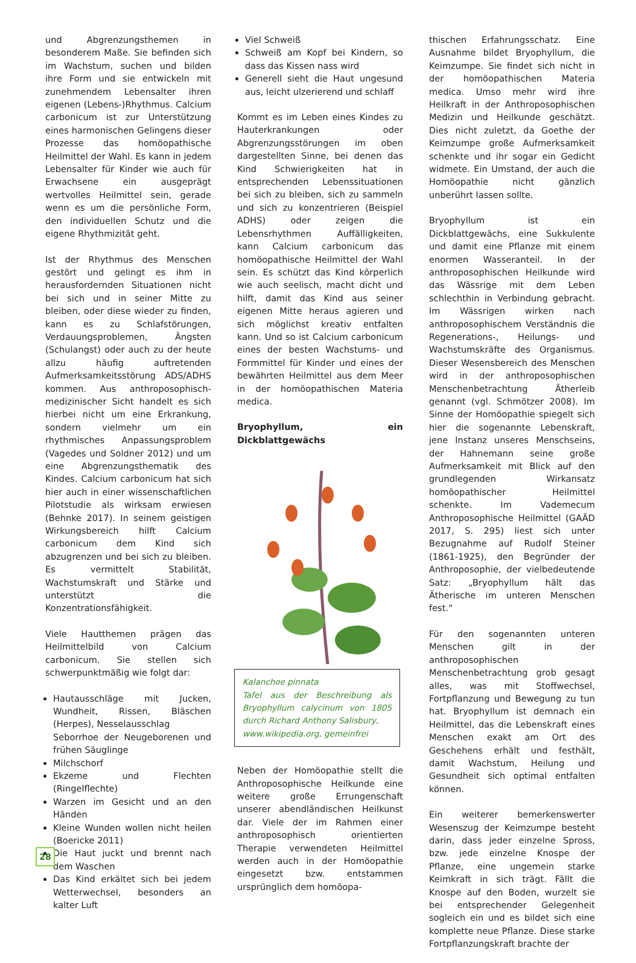und Abgrenzungsthemen in besonderem Maße. Sie befinden sich im Wachstum, suchen und bilden ihre Form und sie entwickeln mit zunehmendem Lebensalter ihren eigenen (Lebens-)Rhythmus. Calcium carbonicum ist zur Unterstützung eines harmonischen Gelingens dieser Prozesse das homöopathische Heilmittel der Wahl. Es kann in jedem Lebensalter für Kinder wie auch für Erwachsene ein ausgeprägt wertvolles Heilmittel sein, gerade wenn es um die persönliche Form, den individuellen Schutz und die eigene Rhythmizität geht.
Ist der Rhythmus des Menschen gestört und gelingt es ihm in herausfordernden Situationen nicht bei sich und in seiner Mitte zu bleiben, oder diese wieder zu finden, kann es zu Schlafstörungen, Verdauungsproblemen, Ängsten (Schulangst) oder auch zu der heute allzu häufig auftretenden Aufmerksamkeitsstörung ADS/ADHS kommen. Aus anthroposophisch-medizinischer Sicht handelt es sich hierbei nicht um eine Erkrankung, sondern vielmehr um ein rhythmisches Anpassungsproblem (Vagedes und Soldner 2012) und um eine Abgrenzungsthematik des Kindes. Calcium carbonicum hat sich hier auch in einer wissenschaftlichen Pilotstudie als wirksam erwiesen (Behnke 2017). In seinem geistigen Wirkungsbereich hilft Calcium carbonicum dem Kind sich abzugrenzen und bei sich zu bleiben. Es vermittelt Stabilität, Wachstumskraft und Stärke und unterstützt die Konzentrationsfähigkeit.
Viele Hautthemen prägen das Heilmittelbild von Calcium carbonicum. Sie stellen sich schwerpunktmäßig wie folgt dar:
Hautausschläge mit Jucken, Wundheit, Rissen, Bläschen (Herpes), Nesselausschlag
Seborrhoe der Neugeborenen und frühen Säuglinge
Milchschorf
Ekzeme und Flechten (Ringelflechte)
Warzen im Gesicht und an den Händen
Kleine Wunden wollen nicht heilen (Boericke 2011)
Die Haut juckt und brennt nach dem Waschen
Das Kind erkältet sich bei jedem Wetterwechsel, besonders an kalter Luft
Viel Schweiß
Schweiß am Kopf bei Kindern, so dass das Kissen nass wird
Generell sieht die Haut ungesund aus, leicht ulzerierend und schlaff
Kommt es im Leben eines Kindes zu Hauterkrankungen oder Abgrenzungsstörungen im oben dargestellten Sinne, bei denen das Kind Schwierigkeiten hat in entsprechenden Lebenssituationen bei sich zu bleiben, sich zu sammeln und sich zu konzentrieren (Beispiel ADHS) oder zeigen die Lebensrhythmen Auffälligkeiten, kann Calcium carbonicum das homöopathische Heilmittel der Wahl sein. Es schützt das Kind körperlich wie auch seelisch, macht dicht und hilft, damit das Kind aus seiner eigenen Mitte heraus agieren und sich möglichst kreativ entfalten kann. Und so ist Calcium carbonicum eines der besten Wachstums- und Formmittel für Kinder und eines der bewährten Heilmittel aus dem Meer in der homöopathischen Materia medica.
Bryophyllum, ein Dickblattgewächs
Kalanchoe pinnata
Tafel aus der Beschreibung als Bryophyllum calycinum von 1805 durch Richard Anthony Salisbury,
www.wikipedia.org, gemeinfrei
Neben der Homöopathie stellt die Anthroposophische Heilkunde eine weitere große Errungenschaft unserer abendländischen Heilkunst dar. Viele der im Rahmen einer anthroposophisch orientierten Therapie verwendeten Heilmittel werden auch in der Homöopathie eingesetzt bzw. entstammen ursprünglich dem homöopa-
thischen Erfahrungsschatz. Eine Ausnahme bildet Bryophyllum, die Keimzumpe. Sie findet sich nicht in der homöopathischen Materia medica. Umso mehr wird ihre Heilkraft in der Anthroposophischen Medizin und Heilkunde geschätzt. Dies nicht zuletzt, da Goethe der Keimzumpe große Aufmerksamkeit schenkte und ihr sogar ein Gedicht widmete. Ein Umstand, der auch die Homöopathie nicht gänzlich unberührt lassen sollte.
Bryophyllum ist ein Dickblattgewächs, eine Sukkulente und damit eine Pflanze mit einem enormen Wasseranteil. In der anthroposophischen Heilkunde wird das Wässrige mit dem Leben schlechthin in Verbindung gebracht. Im Wässrigen wirken nach anthroposophischem Verständnis die Regenerations-, Heilungs- und Wachstumskräfte des Organismus. Dieser Wesensbereich des Menschen wird in der anthroposophischen Menschenbetrachtung Ätherleib genannt (vgl. Schmötzer 2008). Im Sinne der Homöopathie spiegelt sich hier die sogenannte Lebenskraft, jene Instanz unseres Menschseins, der Hahnemann seine große Aufmerksamkeit mit Blick auf den grundlegenden Wirkansatz homöopathischer Heilmittel schenkte. Im Vademecum Anthroposophische Heilmittel (GAÄD 2017, S. 295) liest sich unter Bezugnahme auf Rudolf Steiner (1861-1925), den Begründer der Anthroposophie, der vielbedeutende Satz: „Bryophyllum hält das Ätherische im unteren Menschen fest.“
Für den sogenannten unteren Menschen gilt in der anthroposophischen Menschenbetrachtung grob gesagt alles, was mit Stoffwechsel, Fortpflanzung und Bewegung zu tun hat. Bryophyllum ist demnach ein Heilmittel, das die Lebenskraft eines Menschen exakt am Ort des Geschehens erhält und festhält, damit Wachstum, Heilung und Gesundheit sich optimal entfalten können.
Ein weiterer bemerkenswerter Wesenszug der Keimzumpe besteht darin, dass jeder einzelne Spross, bzw. jede einzelne Knospe der Pflanze, eine ungemein starke Keimkraft in sich trägt. Fällt die Knospe auf den Boden, wurzelt sie bei entsprechender Gelegenheit sogleich ein und es bildet sich eine komplette neue Pflanze. Diese starke Fortpflanzungskraft brachte der
28